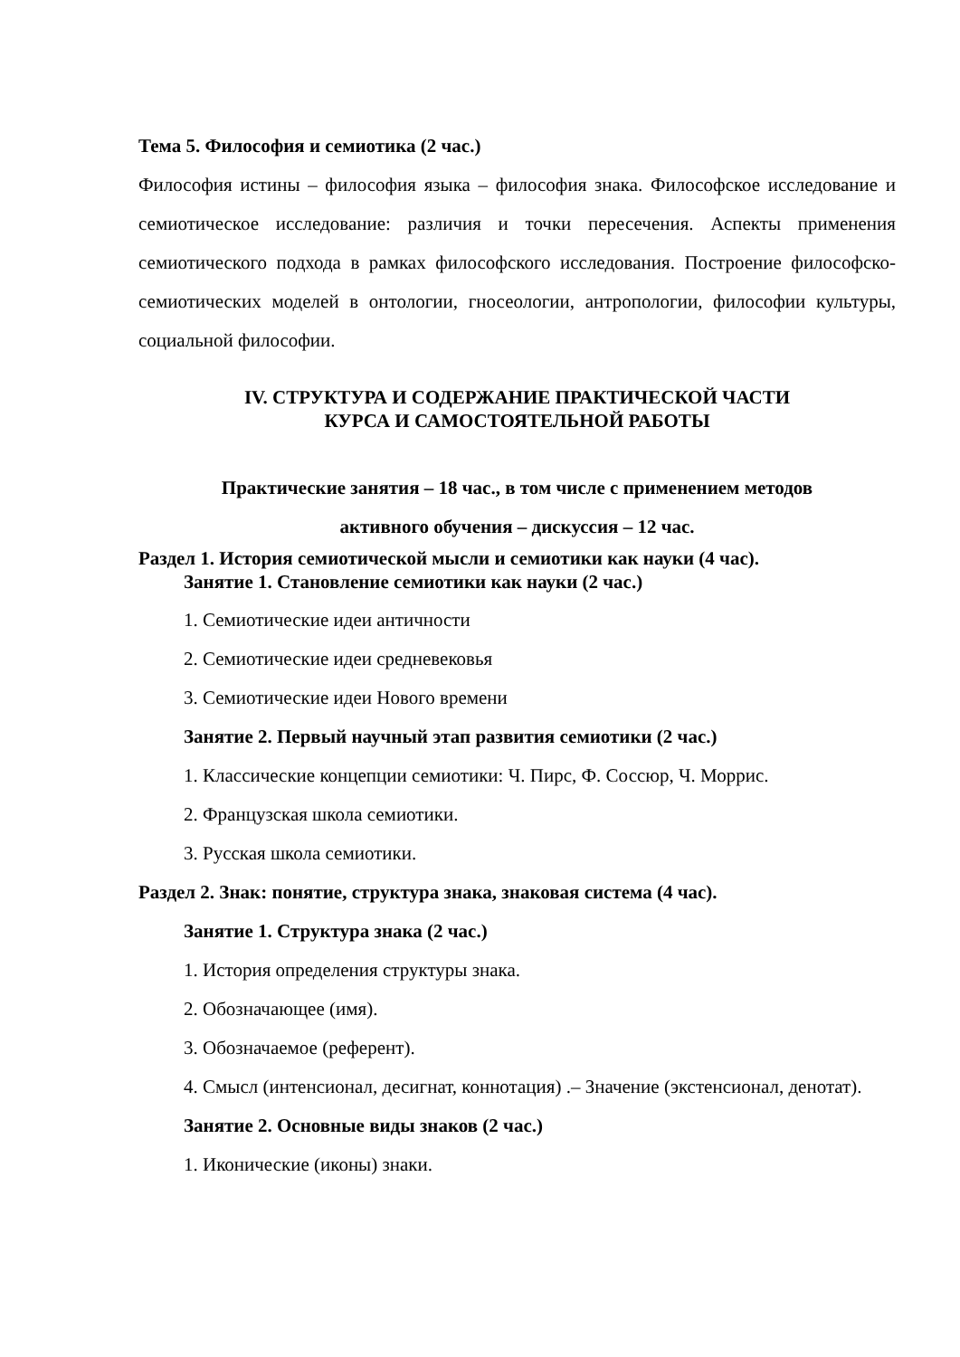Тема 5. Философия и семиотика (2 час.)
Философия истины – философия языка – философия знака. Философское исследование и семиотическое исследование: различия и точки пересечения. Аспекты применения семиотического подхода в рамках философского исследования. Построение философско-семиотических моделей в онтологии, гносеологии, антропологии, философии культуры, социальной философии.
IV. СТРУКТУРА И СОДЕРЖАНИЕ ПРАКТИЧЕСКОЙ ЧАСТИ
КУРСА И САМОСТОЯТЕЛЬНОЙ РАБОТЫ
Практические занятия – 18 час., в том числе с применением методов
активного обучения – дискуссия – 12 час.
Раздел 1. История семиотической мысли и семиотики как науки (4 час).
Занятие 1. Становление семиотики как науки (2 час.)
1. Семиотические идеи античности
2. Семиотические идеи средневековья
3. Семиотические идеи Нового времени
Занятие 2. Первый научный этап развития семиотики (2 час.)
1. Классические концепции семиотики: Ч. Пирс, Ф. Соссюр, Ч. Моррис.
2. Французская школа семиотики.
3. Русская школа семиотики.
Раздел 2. Знак: понятие, структура знака, знаковая система (4 час).
Занятие 1. Структура знака (2 час.)
1. История определения структуры знака.
2. Обозначающее (имя).
3. Обозначаемое (референт).
4. Смысл (интенсионал, десигнат, коннотация) .– Значение (экстенсионал, денотат).
Занятие 2. Основные виды знаков (2 час.)
1. Иконические (иконы) знаки.